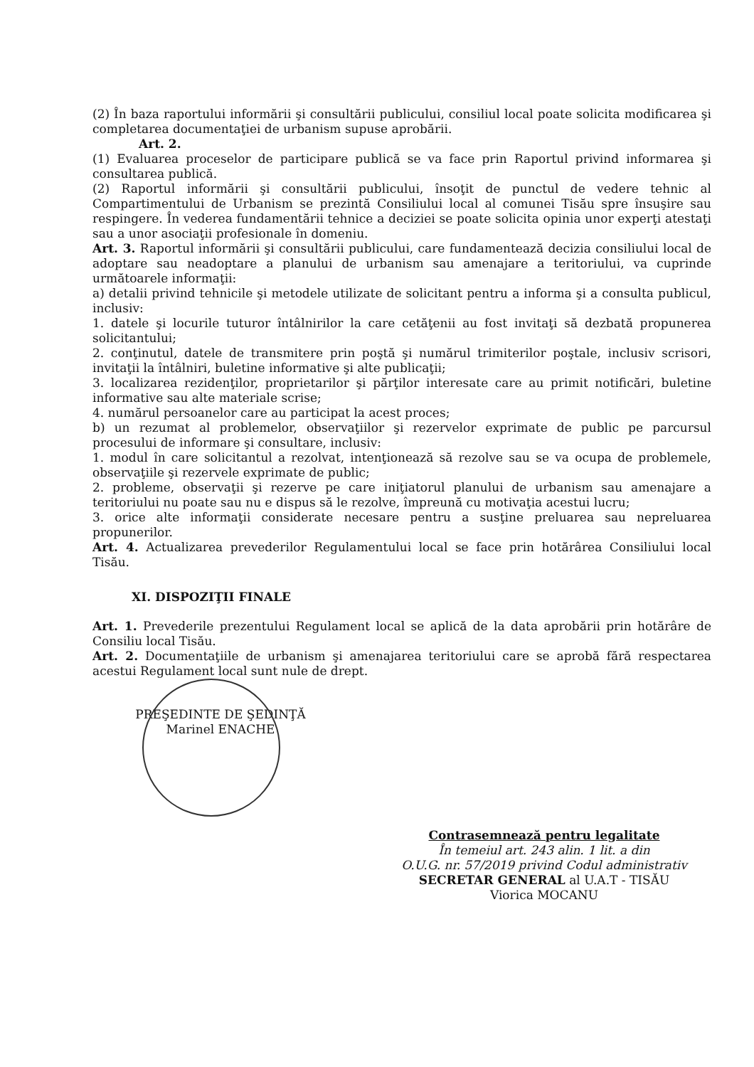(2) În baza raportului informării şi consultării publicului, consiliul local poate solicita modificarea şi completarea documentaţiei de urbanism supuse aprobării.
Art. 2.
(1) Evaluarea proceselor de participare publică se va face prin Raportul privind informarea şi consultarea publică.
(2) Raportul informării şi consultării publicului, însoţit de punctul de vedere tehnic al Compartimentului de Urbanism se prezintă Consiliului local al comunei Tisău spre însuşire sau respingere. În vederea fundamentării tehnice a deciziei se poate solicita opinia unor experţi atestaţi sau a unor asociaţii profesionale în domeniu.
Art. 3. Raportul informării şi consultării publicului, care fundamentează decizia consiliului local de adoptare sau neadoptare a planului de urbanism sau amenajare a teritoriului, va cuprinde următoarele informaţii:
a) detalii privind tehnicile şi metodele utilizate de solicitant pentru a informa şi a consulta publicul, inclusiv:
1. datele şi locurile tuturor întâlnirilor la care cetăţenii au fost invitaţi să dezbată propunerea solicitantului;
2. conţinutul, datele de transmitere prin poştă şi numărul trimiterilor poştale, inclusiv scrisori, invitaţii la întâlniri, buletine informative şi alte publicaţii;
3. localizarea rezidenţilor, proprietarilor şi părţilor interesate care au primit notificări, buletine informative sau alte materiale scrise;
4. numărul persoanelor care au participat la acest proces;
b) un rezumat al problemelor, observaţiilor şi rezervelor exprimate de public pe parcursul procesului de informare şi consultare, inclusiv:
1. modul în care solicitantul a rezolvat, intenţionează să rezolve sau se va ocupa de problemele, observaţiile şi rezervele exprimate de public;
2. probleme, observaţii şi rezerve pe care iniţiatorul planului de urbanism sau amenajare a teritoriului nu poate sau nu e dispus să le rezolve, împreună cu motivaţia acestui lucru;
3. orice alte informaţii considerate necesare pentru a susţine preluarea sau nepreluarea propunerilor.
Art. 4. Actualizarea prevederilor Regulamentului local se face prin hotărârea Consiliului local Tisău.
XI. DISPOZIŢII FINALE
Art. 1. Prevederile prezentului Regulament local se aplică de la data aprobării prin hotărâre de Consiliu local Tisău.
Art. 2. Documentaţiile de urbanism şi amenajarea teritoriului care se aprobă fără respectarea acestui Regulament local sunt nule de drept.
PREŞEDINTE DE ŞEDINŢĂ
Marinel ENACHE
Contrasemnează pentru legalitate
În temeiul art. 243 alin. 1 lit. a din
O.U.G. nr. 57/2019 privind Codul administrativ
SECRETAR GENERAL al U.A.T - TISĂU
Viorica MOCANU